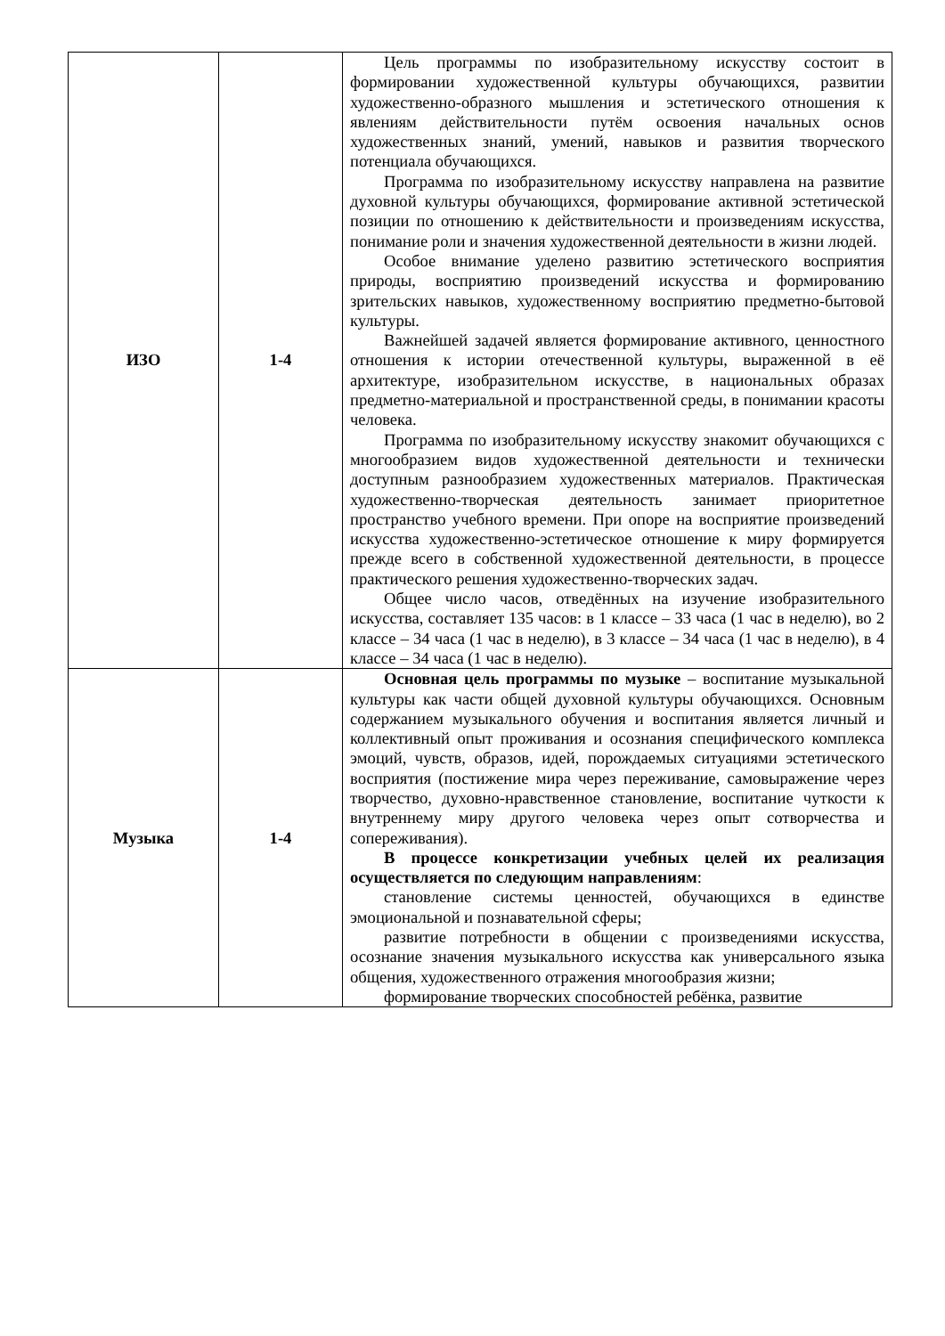| ИЗО | 1-4 | Цель программы по изобразительному искусству состоит в формировании художественной культуры обучающихся, развитии художественно-образного мышления и эстетического отношения к явлениям действительности путём освоения начальных основ художественных знаний, умений, навыков и развития творческого потенциала обучающихся. Программа по изобразительному искусству направлена на развитие духовной культуры обучающихся, формирование активной эстетической позиции по отношению к действительности и произведениям искусства, понимание роли и значения художественной деятельности в жизни людей. Особое внимание уделено развитию эстетического восприятия природы, восприятию произведений искусства и формированию зрительских навыков, художественному восприятию предметно-бытовой культуры. Важнейшей задачей является формирование активного, ценностного отношения к истории отечественной культуры, выраженной в её архитектуре, изобразительном искусстве, в национальных образах предметно-материальной и пространственной среды, в понимании красоты человека. Программа по изобразительному искусству знакомит обучающихся с многообразием видов художественной деятельности и технически доступным разнообразием художественных материалов. Практическая художественно-творческая деятельность занимает приоритетное пространство учебного времени. При опоре на восприятие произведений искусства художественно-эстетическое отношение к миру формируется прежде всего в собственной художественной деятельности, в процессе практического решения художественно-творческих задач. Общее число часов, отведённых на изучение изобразительного искусства, составляет 135 часов: в 1 классе – 33 часа (1 час в неделю), во 2 классе – 34 часа (1 час в неделю), в 3 классе – 34 часа (1 час в неделю), в 4 классе – 34 часа (1 час в неделю). |
| Музыка | 1-4 | Основная цель программы по музыке – воспитание музыкальной культуры как части общей духовной культуры обучающихся. Основным содержанием музыкального обучения и воспитания является личный и коллективный опыт проживания и осознания специфического комплекса эмоций, чувств, образов, идей, порождаемых ситуациями эстетического восприятия (постижение мира через переживание, самовыражение через творчество, духовно-нравственное становление, воспитание чуткости к внутреннему миру другого человека через опыт сотворчества и сопереживания). В процессе конкретизации учебных целей их реализация осуществляется по следующим направлениям : становление системы ценностей, обучающихся в единстве эмоциональной и познавательной сферы; развитие потребности в общении с произведениями искусства, осознание значения музыкального искусства как универсального языка общения, художественного отражения многообразия жизни; формирование творческих способностей ребёнка, развитие |